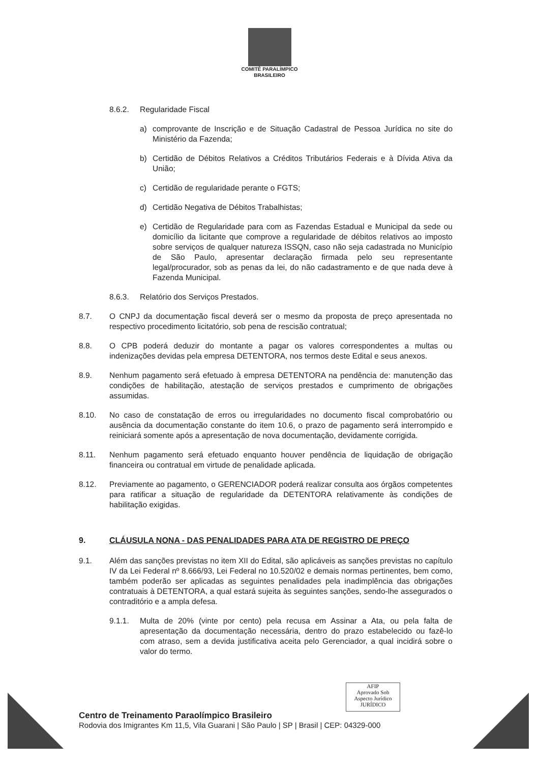COMITÊ PARALÍMPICO
BRASILEIRO
8.6.2. Regularidade Fiscal
a) comprovante de Inscrição e de Situação Cadastral de Pessoa Jurídica no site do Ministério da Fazenda;
b) Certidão de Débitos Relativos a Créditos Tributários Federais e à Dívida Ativa da União;
c) Certidão de regularidade perante o FGTS;
d) Certidão Negativa de Débitos Trabalhistas;
e) Certidão de Regularidade para com as Fazendas Estadual e Municipal da sede ou domicílio da licitante que comprove a regularidade de débitos relativos ao imposto sobre serviços de qualquer natureza ISSQN, caso não seja cadastrada no Município de São Paulo, apresentar declaração firmada pelo seu representante legal/procurador, sob as penas da lei, do não cadastramento e de que nada deve à Fazenda Municipal.
8.6.3. Relatório dos Serviços Prestados.
8.7. O CNPJ da documentação fiscal deverá ser o mesmo da proposta de preço apresentada no respectivo procedimento licitatório, sob pena de rescisão contratual;
8.8. O CPB poderá deduzir do montante a pagar os valores correspondentes a multas ou indenizações devidas pela empresa DETENTORA, nos termos deste Edital e seus anexos.
8.9. Nenhum pagamento será efetuado à empresa DETENTORA na pendência de: manutenção das condições de habilitação, atestação de serviços prestados e cumprimento de obrigações assumidas.
8.10. No caso de constatação de erros ou irregularidades no documento fiscal comprobatório ou ausência da documentação constante do item 10.6, o prazo de pagamento será interrompido e reiniciará somente após a apresentação de nova documentação, devidamente corrigida.
8.11. Nenhum pagamento será efetuado enquanto houver pendência de liquidação de obrigação financeira ou contratual em virtude de penalidade aplicada.
8.12. Previamente ao pagamento, o GERENCIADOR poderá realizar consulta aos órgãos competentes para ratificar a situação de regularidade da DETENTORA relativamente às condições de habilitação exigidas.
9. CLÁUSULA NONA - DAS PENALIDADES PARA ATA DE REGISTRO DE PREÇO
9.1. Além das sanções previstas no item XII do Edital, são aplicáveis as sanções previstas no capítulo IV da Lei Federal nº 8.666/93, Lei Federal no 10.520/02 e demais normas pertinentes, bem como, também poderão ser aplicadas as seguintes penalidades pela inadimplência das obrigações contratuais à DETENTORA, a qual estará sujeita às seguintes sanções, sendo-lhe assegurados o contraditório e a ampla defesa.
9.1.1. Multa de 20% (vinte por cento) pela recusa em Assinar a Ata, ou pela falta de apresentação da documentação necessária, dentro do prazo estabelecido ou fazê-lo com atraso, sem a devida justificativa aceita pelo Gerenciador, a qual incidirá sobre o valor do termo.
AFIP
Aprovado Sob
Aspecto Jurídico
JURÍDICO
Centro de Treinamento Paraolímpico Brasileiro
Rodovia dos Imigrantes Km 11,5, Vila Guarani | São Paulo | SP | Brasil | CEP: 04329-000